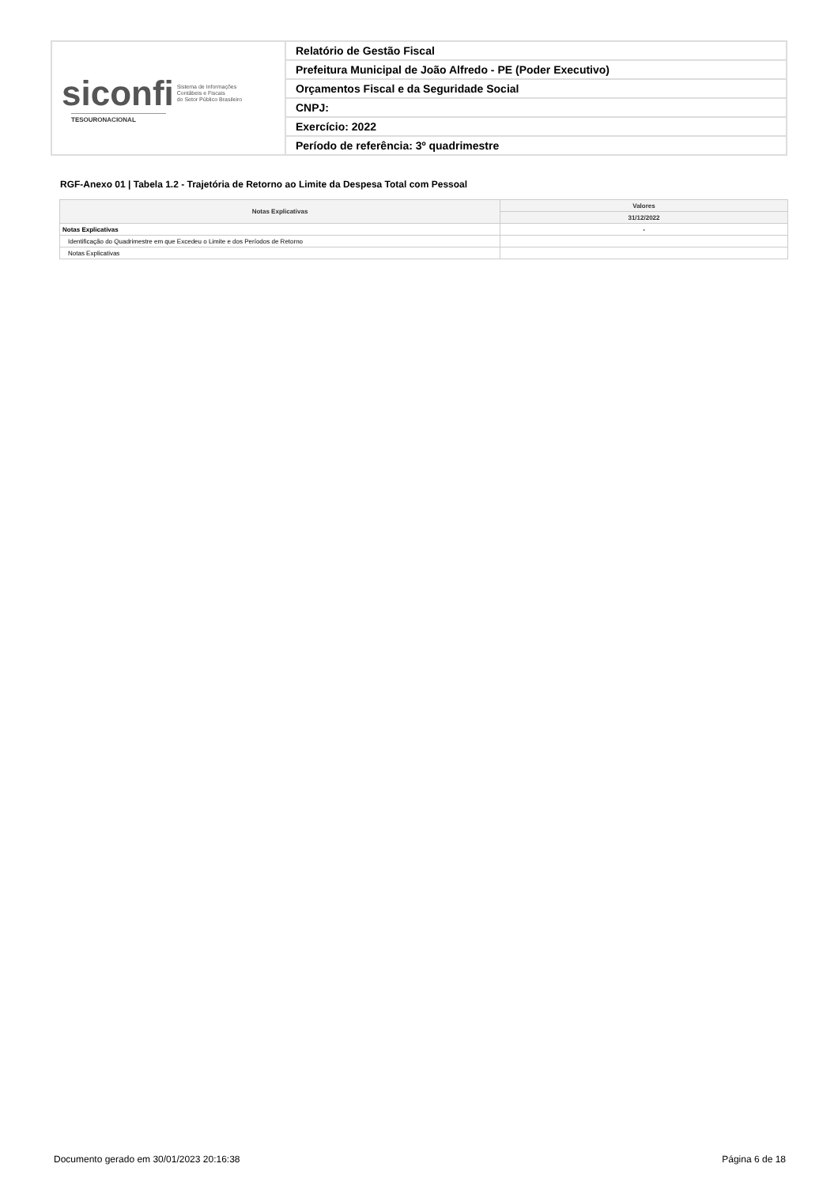| siconfi Sistema de Informações Contábeis e Fiscais do Setor Público Brasileiro TESOURONACIONAL | Relatório de Gestão Fiscal |
| | Prefeitura Municipal de João Alfredo - PE (Poder Executivo) |
| | Orçamentos Fiscal e da Seguridade Social |
| | CNPJ: |
| | Exercício: 2022 |
| | Período de referência: 3º quadrimestre |
RGF-Anexo 01 | Tabela 1.2 - Trajetória de Retorno ao Limite da Despesa Total com Pessoal
| Notas Explicativas | Valores |
| --- | --- |
| | 31/12/2022 |
| Notas Explicativas | - |
| Identificação do Quadrimestre em que Excedeu o Limite e dos Períodos de Retorno | |
| Notas Explicativas | |
Documento gerado em 30/01/2023 20:16:38
Página 6 de 18